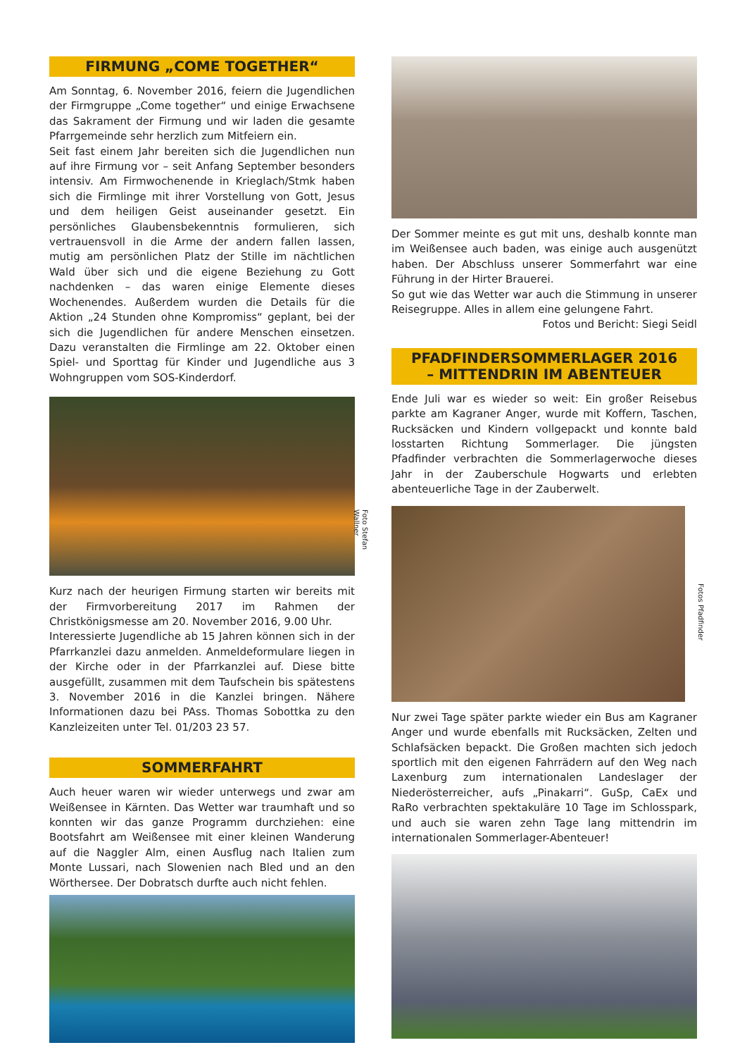FIRMUNG „COME TOGETHER“
Am Sonntag, 6. November 2016, feiern die Jugendlichen der Firmgruppe „Come together“ und einige Erwachsene das Sakrament der Firmung und wir laden die gesamte Pfarrgemeinde sehr herzlich zum Mitfeiern ein.
Seit fast einem Jahr bereiten sich die Jugendlichen nun auf ihre Firmung vor – seit Anfang September besonders intensiv. Am Firmwochenende in Krieglach/Stmk haben sich die Firmlinge mit ihrer Vorstellung von Gott, Jesus und dem heiligen Geist auseinander gesetzt. Ein persönliches Glaubensbekenntnis formulieren, sich vertrauensvoll in die Arme der andern fallen lassen, mutig am persönlichen Platz der Stille im nächtlichen Wald über sich und die eigene Beziehung zu Gott nachdenken – das waren einige Elemente dieses Wochenendes. Außerdem wurden die Details für die Aktion „24 Stunden ohne Kompromiss“ geplant, bei der sich die Jugendlichen für andere Menschen einsetzen. Dazu veranstalten die Firmlinge am 22. Oktober einen Spiel- und Sporttag für Kinder und Jugendliche aus 3 Wohngruppen vom SOS-Kinderdorf.
Foto Stefan Wallner
Kurz nach der heurigen Firmung starten wir bereits mit der Firmvorbereitung 2017 im Rahmen der Christkönigsmesse am 20. November 2016, 9.00 Uhr.
Interessierte Jugendliche ab 15 Jahren können sich in der Pfarrkanzlei dazu anmelden. Anmeldeformulare liegen in der Kirche oder in der Pfarrkanzlei auf. Diese bitte ausgefüllt, zusammen mit dem Taufschein bis spätestens 3. November 2016 in die Kanzlei bringen. Nähere Informationen dazu bei PAss. Thomas Sobottka zu den Kanzleizeiten unter Tel. 01/203 23 57.
SOMMERFAHRT
Auch heuer waren wir wieder unterwegs und zwar am Weißensee in Kärnten. Das Wetter war traumhaft und so konnten wir das ganze Programm durchziehen: eine Bootsfahrt am Weißensee mit einer kleinen Wanderung auf die Naggler Alm, einen Ausflug nach Italien zum Monte Lussari, nach Slowenien nach Bled und an den Wörthersee. Der Dobratsch durfte auch nicht fehlen.
Der Sommer meinte es gut mit uns, deshalb konnte man im Weißensee auch baden, was einige auch ausgenützt haben. Der Abschluss unserer Sommerfahrt war eine Führung in der Hirter Brauerei.
So gut wie das Wetter war auch die Stimmung in unserer Reisegruppe. Alles in allem eine gelungene Fahrt.
Fotos und Bericht: Siegi Seidl
PFADFINDERSOMMERLAGER 2016
– MITTENDRIN IM ABENTEUER
Ende Juli war es wieder so weit: Ein großer Reisebus parkte am Kagraner Anger, wurde mit Koffern, Taschen, Rucksäcken und Kindern vollgepackt und konnte bald losstarten Richtung Sommerlager. Die jüngsten Pfadfinder verbrachten die Sommerlagerwoche dieses Jahr in der Zauberschule Hogwarts und erlebten abenteuerliche Tage in der Zauberwelt.
Fotos Pfadfinder
Nur zwei Tage später parkte wieder ein Bus am Kagraner Anger und wurde ebenfalls mit Rucksäcken, Zelten und Schlafsäcken bepackt. Die Großen machten sich jedoch sportlich mit den eigenen Fahrrädern auf den Weg nach Laxenburg zum internationalen Landeslager der Niederösterreicher, aufs „Pinakarri“. GuSp, CaEx und RaRo verbrachten spektakuläre 10 Tage im Schlosspark, und auch sie waren zehn Tage lang mittendrin im internationalen Sommerlager-Abenteuer!